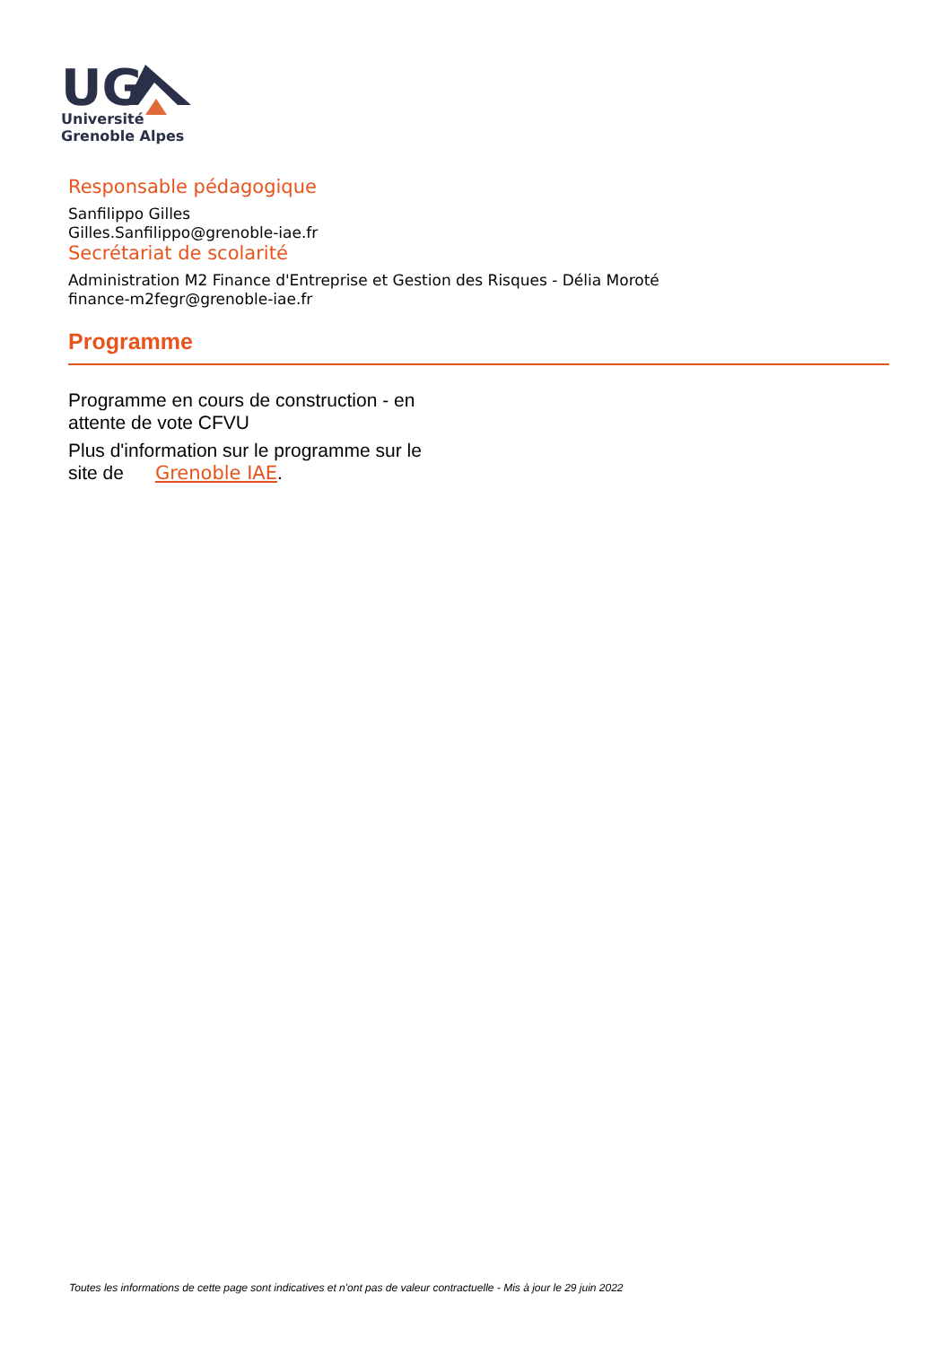UG
Université
Grenoble Alpes
Responsable pédagogique
Sanfilippo Gilles
Gilles.Sanfilippo@grenoble-iae.fr
Secrétariat de scolarité
Administration M2 Finance d'Entreprise et Gestion des Risques - Délia Moroté
finance-m2fegr@grenoble-iae.fr
Programme
Programme en cours de construction - en attente de vote CFVU
Plus d'information sur le programme sur le site de Grenoble IAE.
Toutes les informations de cette page sont indicatives et n'ont pas de valeur contractuelle - Mis à jour le 29 juin 2022